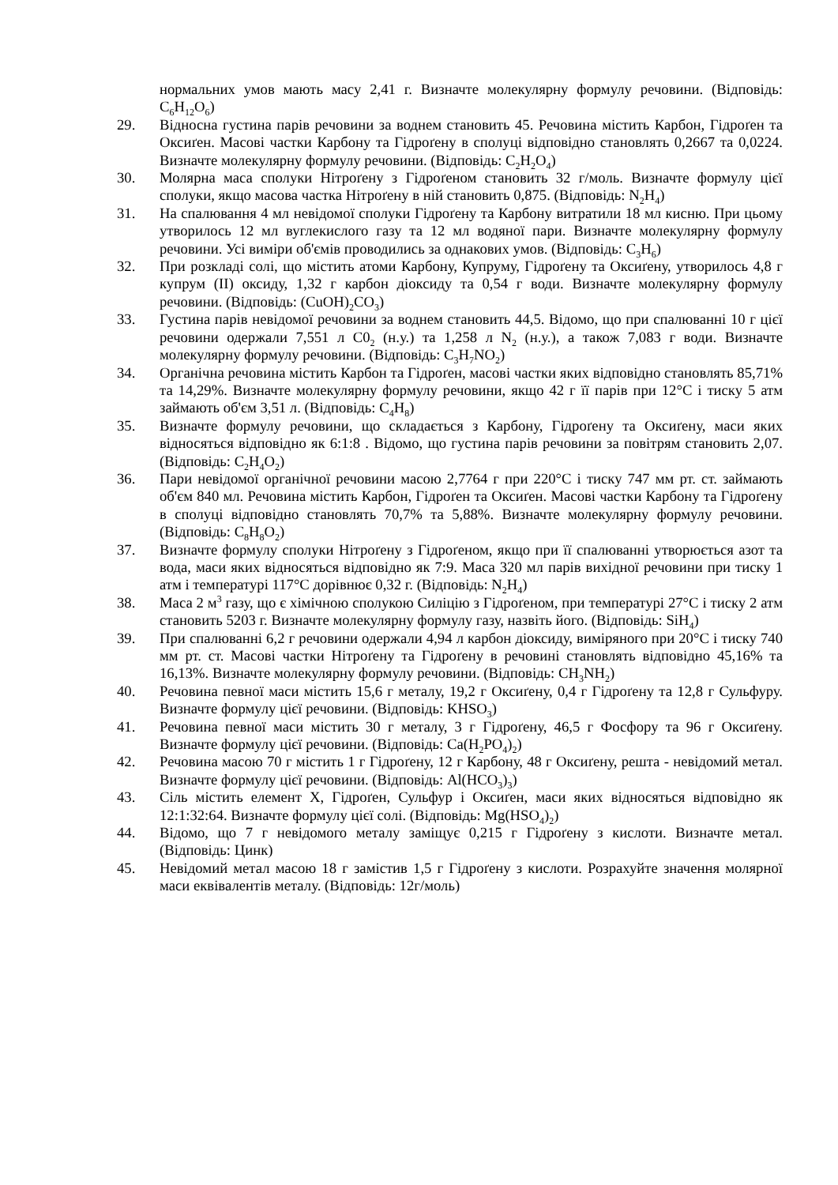нормальних умов мають масу 2,41 г. Визначте молекулярну формулу речовини. (Відповідь: C<sub>6</sub>H<sub>12</sub>O<sub>6</sub>)
29. Відносна густина парів речовини за воднем становить 45. Речовина містить Карбон, Гідроґен та Оксиґен. Масові частки Карбону та Гідроґену в сполуці відповідно становлять 0,2667 та 0,0224. Визначте молекулярну формулу речовини. (Відповідь: C<sub>2</sub>H<sub>2</sub>O<sub>4</sub>)
30. Молярна маса сполуки Нітроґену з Гідроґеном становить 32 г/моль. Визначте формулу цієї сполуки, якщо масова частка Нітроґену в ній становить 0,875. (Відповідь: N<sub>2</sub>H<sub>4</sub>)
31. На спалювання 4 мл невідомої сполуки Гідроґену та Карбону витратили 18 мл кисню. При цьому утворилось 12 мл вуглекислого газу та 12 мл водяної пари. Визначте молекулярну формулу речовини. Усі виміри об'ємів проводились за однакових умов. (Відповідь: C<sub>3</sub>H<sub>6</sub>)
32. При розкладі солі, що містить атоми Карбону, Купруму, Гідроґену та Оксиґену, утворилось 4,8 г купрум (II) оксиду, 1,32 г карбон діоксиду та 0,54 г води. Визначте молекулярну формулу речовини. (Відповідь: (CuOH)<sub>2</sub>CO<sub>3</sub>)
33. Густина парів невідомої речовини за воднем становить 44,5. Відомо, що при спалюванні 10 г цієї речовини одержали 7,551 л C0<sub>2</sub> (н.у.) та 1,258 л N<sub>2</sub> (н.у.), а також 7,083 г води. Визначте молекулярну формулу речовини. (Відповідь: C<sub>3</sub>H<sub>7</sub>NO<sub>2</sub>)
34. Органічна речовина містить Карбон та Гідроґен, масові частки яких відповідно становлять 85,71% та 14,29%. Визначте молекулярну формулу речовини, якщо 42 г її парів при 12°С і тиску 5 атм займають об'єм 3,51 л. (Відповідь: C<sub>4</sub>H<sub>8</sub>)
35. Визначте формулу речовини, що складається з Карбону, Гідроґену та Оксиґену, маси яких відносяться відповідно як 6:1:8 . Відомо, що густина парів речовини за повітрям становить 2,07. (Відповідь: C<sub>2</sub>H<sub>4</sub>O<sub>2</sub>)
36. Пари невідомої органічної речовини масою 2,7764 г при 220°С і тиску 747 мм рт. ст. займають об'єм 840 мл. Речовина містить Карбон, Гідроґен та Оксиґен. Масові частки Карбону та Гідроґену в сполуці відповідно становлять 70,7% та 5,88%. Визначте молекулярну формулу речовини. (Відповідь: C<sub>8</sub>H<sub>8</sub>O<sub>2</sub>)
37. Визначте формулу сполуки Нітроґену з Гідроґеном, якщо при її спалюванні утворюється азот та вода, маси яких відносяться відповідно як 7:9. Маса 320 мл парів вихідної речовини при тиску 1 атм і температурі 117°С дорівнює 0,32 г. (Відповідь: N<sub>2</sub>H<sub>4</sub>)
38. Маса 2 м<sup>3</sup> газу, що є хімічною сполукою Силіцію з Гідроґеном, при температурі 27°С і тиску 2 атм становить 5203 г. Визначте молекулярну формулу газу, назвіть його. (Відповідь: SiH<sub>4</sub>)
39. При спалюванні 6,2 г речовини одержали 4,94 л карбон діоксиду, виміряного при 20°С і тиску 740 мм рт. ст. Масові частки Нітроґену та Гідроґену в речовині становлять відповідно 45,16% та 16,13%. Визначте молекулярну формулу речовини. (Відповідь: CH<sub>3</sub>NH<sub>2</sub>)
40. Речовина певної маси містить 15,6 г металу, 19,2 г Оксиґену, 0,4 г Гідроґену та 12,8 г Сульфуру. Визначте формулу цієї речовини. (Відповідь: KHSO<sub>3</sub>)
41. Речовина певної маси містить 30 г металу, 3 г Гідроґену, 46,5 г Фосфору та 96 г Оксиґену. Визначте формулу цієї речовини. (Відповідь: Ca(H<sub>2</sub>PO<sub>4</sub>)<sub>2</sub>)
42. Речовина масою 70 г містить 1 г Гідроґену, 12 г Карбону, 48 г Оксиґену, решта - невідомий метал. Визначте формулу цієї речовини. (Відповідь: Al(HCO<sub>3</sub>)<sub>3</sub>)
43. Сіль містить елемент Х, Гідроґен, Сульфур і Оксиґен, маси яких відносяться відповідно як 12:1:32:64. Визначте формулу цієї солі. (Відповідь: Mg(HSO<sub>4</sub>)<sub>2</sub>)
44. Відомо, що 7 г невідомого металу заміщує 0,215 г Гідроґену з кислоти. Визначте метал. (Відповідь: Цинк)
45. Невідомий метал масою 18 г замістив 1,5 г Гідроґену з кислоти. Розрахуйте значення молярної маси еквівалентів металу. (Відповідь: 12г/моль)